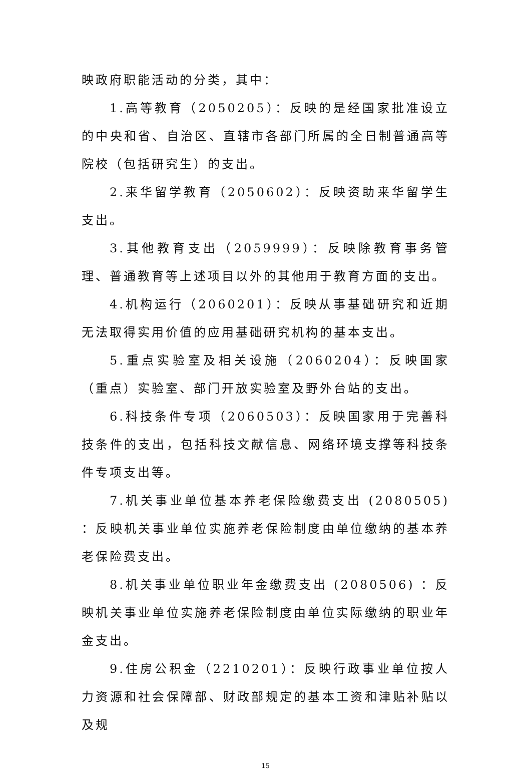映政府职能活动的分类，其中：
1.高等教育（2050205）：反映的是经国家批准设立的中央和省、自治区、直辖市各部门所属的全日制普通高等院校（包括研究生）的支出。
2.来华留学教育（2050602）：反映资助来华留学生支出。
3.其他教育支出（2059999）：反映除教育事务管理、普通教育等上述项目以外的其他用于教育方面的支出。
4.机构运行（2060201）：反映从事基础研究和近期无法取得实用价值的应用基础研究机构的基本支出。
5.重点实验室及相关设施（2060204）：反映国家（重点）实验室、部门开放实验室及野外台站的支出。
6.科技条件专项（2060503）：反映国家用于完善科技条件的支出，包括科技文献信息、网络环境支撑等科技条件专项支出等。
7.机关事业单位基本养老保险缴费支出 (2080505) ：反映机关事业单位实施养老保险制度由单位缴纳的基本养 老保险费支出。
8.机关事业单位职业年金缴费支出 (2080506) ：反映机关事业单位实施养老保险制度由单位实际缴纳的职业年金支出。
9.住房公积金（2210201）：反映行政事业单位按人力资源和社会保障部、财政部规定的基本工资和津贴补贴以及规
15